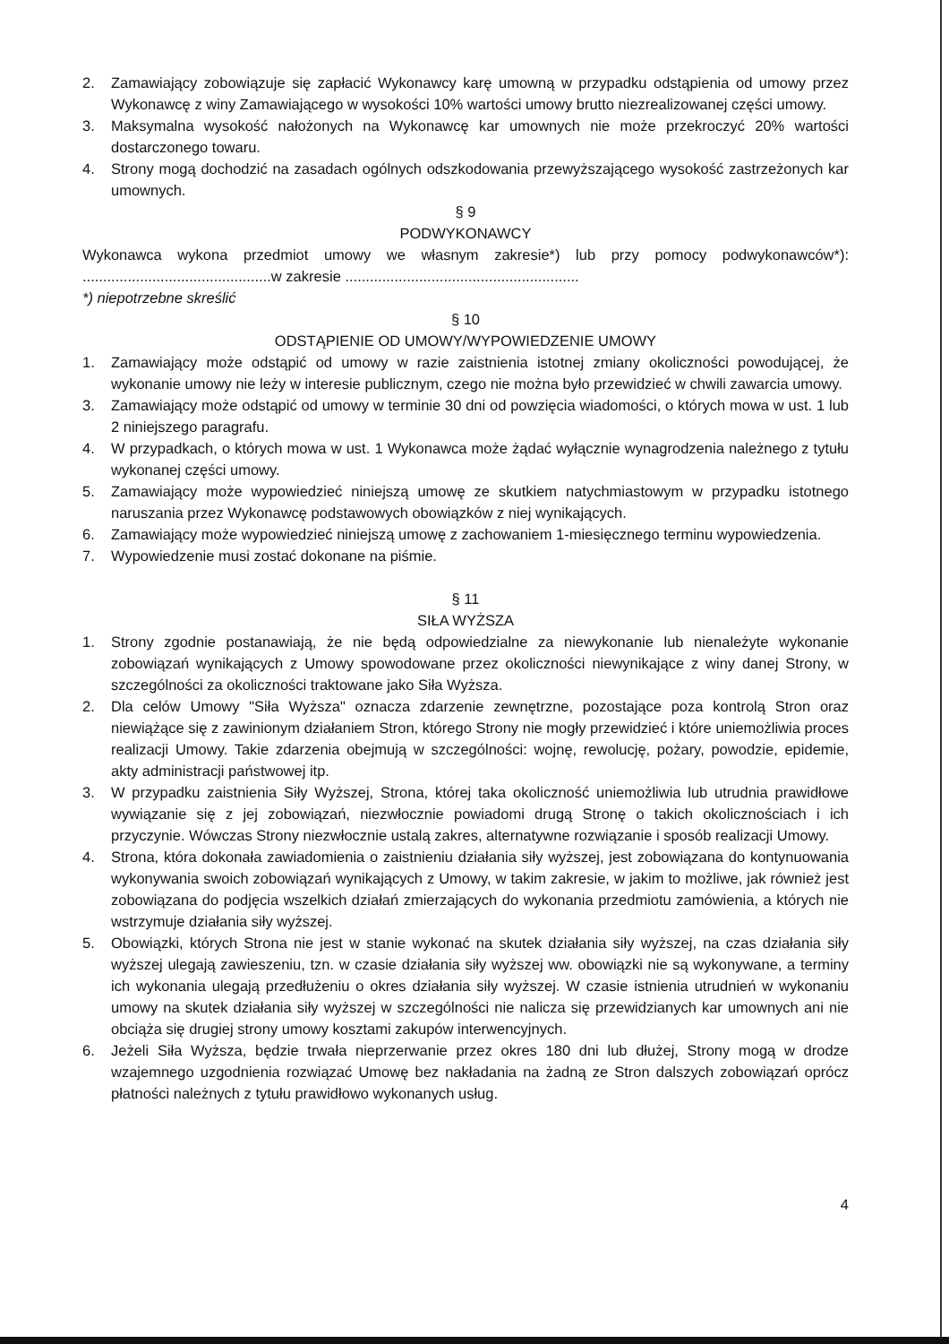2. Zamawiający zobowiązuje się zapłacić Wykonawcy karę umowną w przypadku odstąpienia od umowy przez Wykonawcę z winy Zamawiającego w wysokości 10% wartości umowy brutto niezrealizowanej części umowy.
3. Maksymalna wysokość nałożonych na Wykonawcę kar umownych nie może przekroczyć 20% wartości dostarczonego towaru.
4. Strony mogą dochodzić na zasadach ogólnych odszkodowania przewyższającego wysokość zastrzeżonych kar umownych.
§ 9
PODWYKONAWCY
Wykonawca wykona przedmiot umowy we własnym zakresie*) lub przy pomocy podwykonawców*): ..............................................w zakresie .........................................................
*) niepotrzebne skreślić
§ 10
ODSTĄPIENIE OD UMOWY/WYPOWIEDZENIE UMOWY
1. Zamawiający może odstąpić od umowy w razie zaistnienia istotnej zmiany okoliczności powodującej, że wykonanie umowy nie leży w interesie publicznym, czego nie można było przewidzieć w chwili zawarcia umowy.
3. Zamawiający może odstąpić od umowy w terminie 30 dni od powzięcia wiadomości, o których mowa w ust. 1 lub 2 niniejszego paragrafu.
4. W przypadkach, o których mowa w ust. 1 Wykonawca może żądać wyłącznie wynagrodzenia należnego z tytułu wykonanej części umowy.
5. Zamawiający może wypowiedzieć niniejszą umowę ze skutkiem natychmiastowym w przypadku istotnego naruszania przez Wykonawcę podstawowych obowiązków z niej wynikających.
6. Zamawiający może wypowiedzieć niniejszą umowę z zachowaniem 1-miesięcznego terminu wypowiedzenia.
7. Wypowiedzenie musi zostać dokonane na piśmie.
§ 11
SIŁA WYŻSZA
1. Strony zgodnie postanawiają, że nie będą odpowiedzialne za niewykonanie lub nienależyte wykonanie zobowiązań wynikających z Umowy spowodowane przez okoliczności niewynikające z winy danej Strony, w szczególności za okoliczności traktowane jako Siła Wyższa.
2. Dla celów Umowy "Siła Wyższa" oznacza zdarzenie zewnętrzne, pozostające poza kontrolą Stron oraz niewiążące się z zawinionym działaniem Stron, którego Strony nie mogły przewidzieć i które uniemożliwia proces realizacji Umowy. Takie zdarzenia obejmują w szczególności: wojnę, rewolucję, pożary, powodzie, epidemie, akty administracji państwowej itp.
3. W przypadku zaistnienia Siły Wyższej, Strona, której taka okoliczność uniemożliwia lub utrudnia prawidłowe wywiązanie się z jej zobowiązań, niezwłocznie powiadomi drugą Stronę o takich okolicznościach i ich przyczynie. Wówczas Strony niezwłocznie ustalą zakres, alternatywne rozwiązanie i sposób realizacji Umowy.
4. Strona, która dokonała zawiadomienia o zaistnieniu działania siły wyższej, jest zobowiązana do kontynuowania wykonywania swoich zobowiązań wynikających z Umowy, w takim zakresie, w jakim to możliwe, jak również jest zobowiązana do podjęcia wszelkich działań zmierzających do wykonania przedmiotu zamówienia, a których nie wstrzymuje działania siły wyższej.
5. Obowiązki, których Strona nie jest w stanie wykonać na skutek działania siły wyższej, na czas działania siły wyższej ulegają zawieszeniu, tzn. w czasie działania siły wyższej ww. obowiązki nie są wykonywane, a terminy ich wykonania ulegają przedłużeniu o okres działania siły wyższej. W czasie istnienia utrudnień w wykonaniu umowy na skutek działania siły wyższej w szczególności nie nalicza się przewidzianych kar umownych ani nie obciąża się drugiej strony umowy kosztami zakupów interwencyjnych.
6. Jeżeli Siła Wyższa, będzie trwała nieprzerwanie przez okres 180 dni lub dłużej, Strony mogą w drodze wzajemnego uzgodnienia rozwiązać Umowę bez nakładania na żadną ze Stron dalszych zobowiązań oprócz płatności należnych z tytułu prawidłowo wykonanych usług.
4